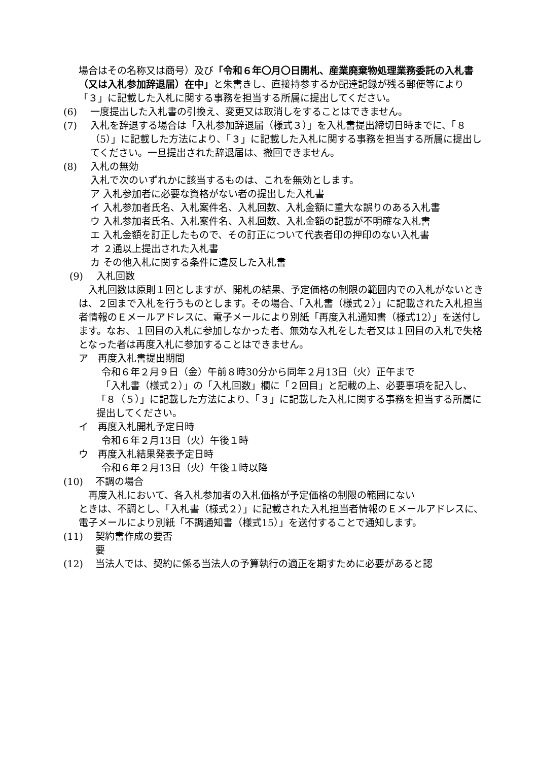場合はその名称又は商号）及び「令和６年〇月〇日開札、産業廃棄物処理業務委託の入札書（又は入札参加辞退届）在中」と朱書きし、直接持参するか配達記録が残る郵便等により「３」に記載した入札に関する事務を担当する所属に提出してください。
(6) 一度提出した入札書の引換え、変更又は取消しをすることはできません。
(7) 入札を辞退する場合は「入札参加辞退届（様式３）」を入札書提出締切日時までに、「８（5）」に記載した方法により、「３」に記載した入札に関する事務を担当する所属に提出してください。一旦提出された辞退届は、撤回できません。
(8) 入札の無効
入札で次のいずれかに該当するものは、これを無効とします。
ア 入札参加者に必要な資格がない者の提出した入札書
イ 入札参加者氏名、入札案件名、入札回数、入札金額に重大な誤りのある入札書
ウ 入札参加者氏名、入札案件名、入札回数、入札金額の記載が不明確な入札書
エ 入札金額を訂正したもので、その訂正について代表者印の押印のない入札書
オ ２通以上提出された入札書
カ その他入札に関する条件に違反した入札書
(9) 入札回数
　入札回数は原則１回としますが、開札の結果、予定価格の制限の範囲内での入札がないときは、２回まで入札を行うものとします。その場合、「入札書（様式２）」に記載された入札担当者情報のＥメールアドレスに、電子メールにより別紙「再度入札通知書（様式12）」を送付します。なお、１回目の入札に参加しなかった者、無効な入札をした者又は１回目の入札で失格となった者は再度入札に参加することはできません。
ア　再度入札書提出期間
令和６年２月９日（金）午前８時30分から同年２月13日（火）正午まで
　「入札書（様式２）」の「入札回数」欄に「２回目」と記載の上、必要事項を記入し、「８（５）」に記載した方法により、「３」に記載した入札に関する事務を担当する所属に提出してください。
イ　再度入札開札予定日時
令和６年２月13日（火）午後１時
ウ　再度入札結果発表予定日時
令和６年２月13日（火）午後１時以降
(10) 不調の場合
　再度入札において、各入札参加者の入札価格が予定価格の制限の範囲にない
ときは、不調とし、「入札書（様式２）」に記載された入札担当者情報のＥメールアドレスに、電子メールにより別紙「不調通知書（様式15）」を送付することで通知します。
(11) 契約書作成の要否
要
(12) 当法人では、契約に係る当法人の予算執行の適正を期すために必要があると認